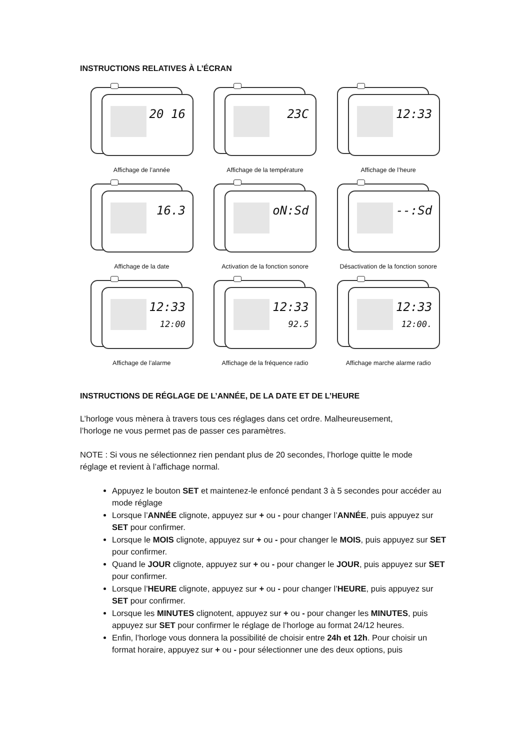INSTRUCTIONS RELATIVES À L’ÉCRAN
20 16
Affichage de l’année
23C
Affichage de la température
12:33
Affichage de l’heure
16.3
Affichage de la date
oN:Sd
Activation de la fonction sonore
--:Sd
Désactivation de la fonction sonore
12:33
12:00
Affichage de l’alarme
12:33
92.5
Affichage de la fréquence radio
12:33
12:00.
Affichage marche alarme radio
INSTRUCTIONS DE RÉGLAGE DE L’ANNÉE, DE LA DATE ET DE L’HEURE
L’horloge vous mènera à travers tous ces réglages dans cet ordre. Malheureusement,
l’horloge ne vous permet pas de passer ces paramètres.
NOTE : Si vous ne sélectionnez rien pendant plus de 20 secondes, l’horloge quitte le mode
réglage et revient à l’affichage normal.
Appuyez le bouton SET et maintenez-le enfoncé pendant 3 à 5 secondes pour accéder au mode réglage
Lorsque l’ANNÉE clignote, appuyez sur + ou - pour changer l’ANNÉE, puis appuyez sur SET pour confirmer.
Lorsque le MOIS clignote, appuyez sur + ou - pour changer le MOIS, puis appuyez sur SET pour confirmer.
Quand le JOUR clignote, appuyez sur + ou - pour changer le JOUR, puis appuyez sur SET pour confirmer.
Lorsque l’HEURE clignote, appuyez sur + ou - pour changer l’HEURE, puis appuyez sur SET pour confirmer.
Lorsque les MINUTES clignotent, appuyez sur + ou - pour changer les MINUTES, puis appuyez sur SET pour confirmer le réglage de l’horloge au format 24/12 heures.
Enfin, l’horloge vous donnera la possibilité de choisir entre 24h et 12h. Pour choisir un format horaire, appuyez sur + ou - pour sélectionner une des deux options, puis